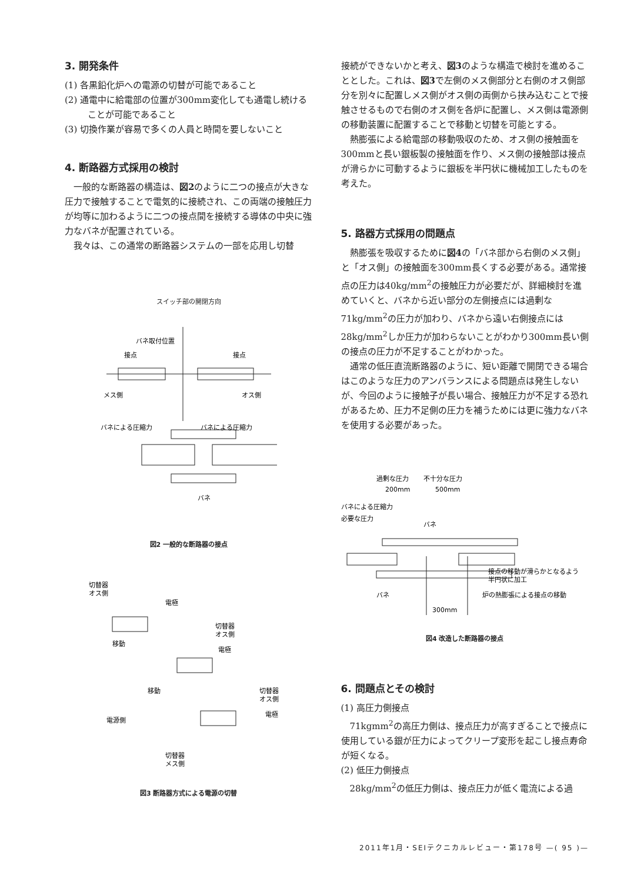3. 開発条件
(1) 各黒鉛化炉への電源の切替が可能であること
(2) 通電中に給電部の位置が300mm変化しても通電し続けることが可能であること
(3) 切換作業が容易で多くの人員と時間を要しないこと
4. 断路器方式採用の検討
一般的な断路器の構造は、図2のように二つの接点が大きな圧力で接触することで電気的に接続され、この両端の接触圧力が均等に加わるように二つの接点間を接続する導体の中央に強力なバネが配置されている。
我々は、この通常の断路器システムの一部を応用し切替
スイッチ部の開閉方向
バネ取付位置
接点
接点
メス側
オス側
バネによる圧縮力
バネによる圧縮力
バネ
図2 一般的な断路器の接点
切替器
オス側
電極
切替器
オス側
電極
切替器
オス側
電極
電源側
移動
移動
切替器
メス側
図3 断路器方式による電源の切替
接続ができないかと考え、図3のような構造で検討を進めることとした。これは、図3で左側のメス側部分と右側のオス側部分を別々に配置しメス側がオス側の両側から挟み込むことで接触させるもので右側のオス側を各炉に配置し、メス側は電源側の移動装置に配置することで移動と切替を可能とする。
熱膨張による給電部の移動吸収のため、オス側の接触面を300mmと長い銀板製の接触面を作り、メス側の接触部は接点が滑らかに可動するように銀板を半円状に機械加工したものを考えた。
5. 路器方式採用の問題点
熱膨張を吸収するために図4の「バネ部から右側のメス側」と「オス側」の接触面を300mm長くする必要がある。通常接点の圧力は40kg/mm<sup>2</sup>の接触圧力が必要だが、詳細検討を進めていくと、バネから近い部分の左側接点には過剰な71kg/mm<sup>2</sup>の圧力が加わり、バネから遠い右側接点には28kg/mm<sup>2</sup>しか圧力が加わらないことがわかり300mm長い側の接点の圧力が不足することがわかった。
通常の低圧直流断路器のように、短い距離で開閉できる場合はこのような圧力のアンバランスによる問題点は発生しないが、今回のように接触子が長い場合、接触圧力が不足する恐れがあるため、圧力不足側の圧力を補うためには更に強力なバネを使用する必要があった。
過剰な圧力
不十分な圧力
200mm
500mm
バネ
接点の移動が滑らかとなるよう
半円状に加工
バネ
炉の熱膨張による接点の移動
300mm
バネによる圧縮力
必要な圧力
図4 改造した断路器の接点
6. 問題点とその検討
(1) 高圧力側接点
71kgmm<sup>2</sup>の高圧力側は、接点圧力が高すぎることで接点に使用している銀が圧力によってクリープ変形を起こし接点寿命が短くなる。
(2) 低圧力側接点
28kg/mm<sup>2</sup>の低圧力側は、接点圧力が低く電流による過
2011年1月・SEIテクニカルレビュー・第178号 —( 95 )—